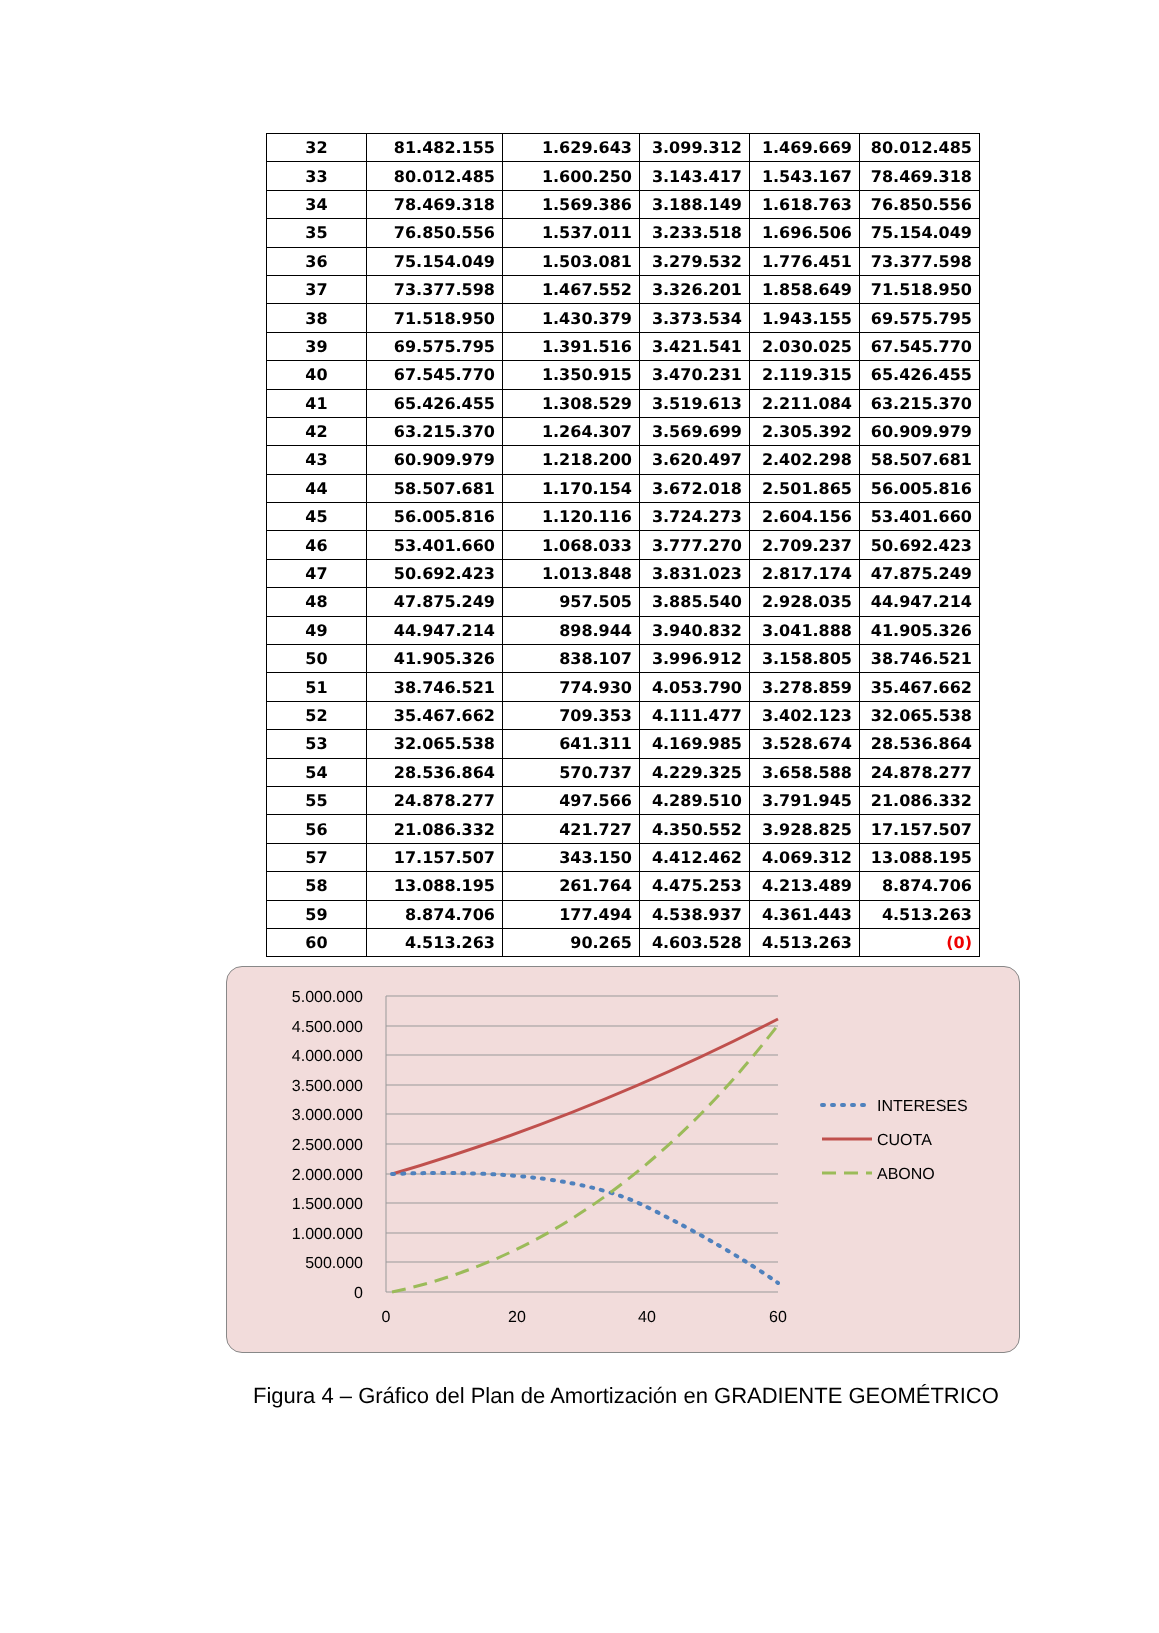| 32 | 81.482.155 | 1.629.643 | 3.099.312 | 1.469.669 | 80.012.485 |
| 33 | 80.012.485 | 1.600.250 | 3.143.417 | 1.543.167 | 78.469.318 |
| 34 | 78.469.318 | 1.569.386 | 3.188.149 | 1.618.763 | 76.850.556 |
| 35 | 76.850.556 | 1.537.011 | 3.233.518 | 1.696.506 | 75.154.049 |
| 36 | 75.154.049 | 1.503.081 | 3.279.532 | 1.776.451 | 73.377.598 |
| 37 | 73.377.598 | 1.467.552 | 3.326.201 | 1.858.649 | 71.518.950 |
| 38 | 71.518.950 | 1.430.379 | 3.373.534 | 1.943.155 | 69.575.795 |
| 39 | 69.575.795 | 1.391.516 | 3.421.541 | 2.030.025 | 67.545.770 |
| 40 | 67.545.770 | 1.350.915 | 3.470.231 | 2.119.315 | 65.426.455 |
| 41 | 65.426.455 | 1.308.529 | 3.519.613 | 2.211.084 | 63.215.370 |
| 42 | 63.215.370 | 1.264.307 | 3.569.699 | 2.305.392 | 60.909.979 |
| 43 | 60.909.979 | 1.218.200 | 3.620.497 | 2.402.298 | 58.507.681 |
| 44 | 58.507.681 | 1.170.154 | 3.672.018 | 2.501.865 | 56.005.816 |
| 45 | 56.005.816 | 1.120.116 | 3.724.273 | 2.604.156 | 53.401.660 |
| 46 | 53.401.660 | 1.068.033 | 3.777.270 | 2.709.237 | 50.692.423 |
| 47 | 50.692.423 | 1.013.848 | 3.831.023 | 2.817.174 | 47.875.249 |
| 48 | 47.875.249 | 957.505 | 3.885.540 | 2.928.035 | 44.947.214 |
| 49 | 44.947.214 | 898.944 | 3.940.832 | 3.041.888 | 41.905.326 |
| 50 | 41.905.326 | 838.107 | 3.996.912 | 3.158.805 | 38.746.521 |
| 51 | 38.746.521 | 774.930 | 4.053.790 | 3.278.859 | 35.467.662 |
| 52 | 35.467.662 | 709.353 | 4.111.477 | 3.402.123 | 32.065.538 |
| 53 | 32.065.538 | 641.311 | 4.169.985 | 3.528.674 | 28.536.864 |
| 54 | 28.536.864 | 570.737 | 4.229.325 | 3.658.588 | 24.878.277 |
| 55 | 24.878.277 | 497.566 | 4.289.510 | 3.791.945 | 21.086.332 |
| 56 | 21.086.332 | 421.727 | 4.350.552 | 3.928.825 | 17.157.507 |
| 57 | 17.157.507 | 343.150 | 4.412.462 | 4.069.312 | 13.088.195 |
| 58 | 13.088.195 | 261.764 | 4.475.253 | 4.213.489 | 8.874.706 |
| 59 | 8.874.706 | 177.494 | 4.538.937 | 4.361.443 | 4.513.263 |
| 60 | 4.513.263 | 90.265 | 4.603.528 | 4.513.263 | (0) |
5.000.000
4.500.000
4.000.000
3.500.000
3.000.000
2.500.000
2.000.000
1.500.000
1.000.000
500.000
0
0
20
40
60
INTERESES
CUOTA
ABONO
Figura 4 – Gráfico del Plan de Amortización en GRADIENTE GEOMÉTRICO